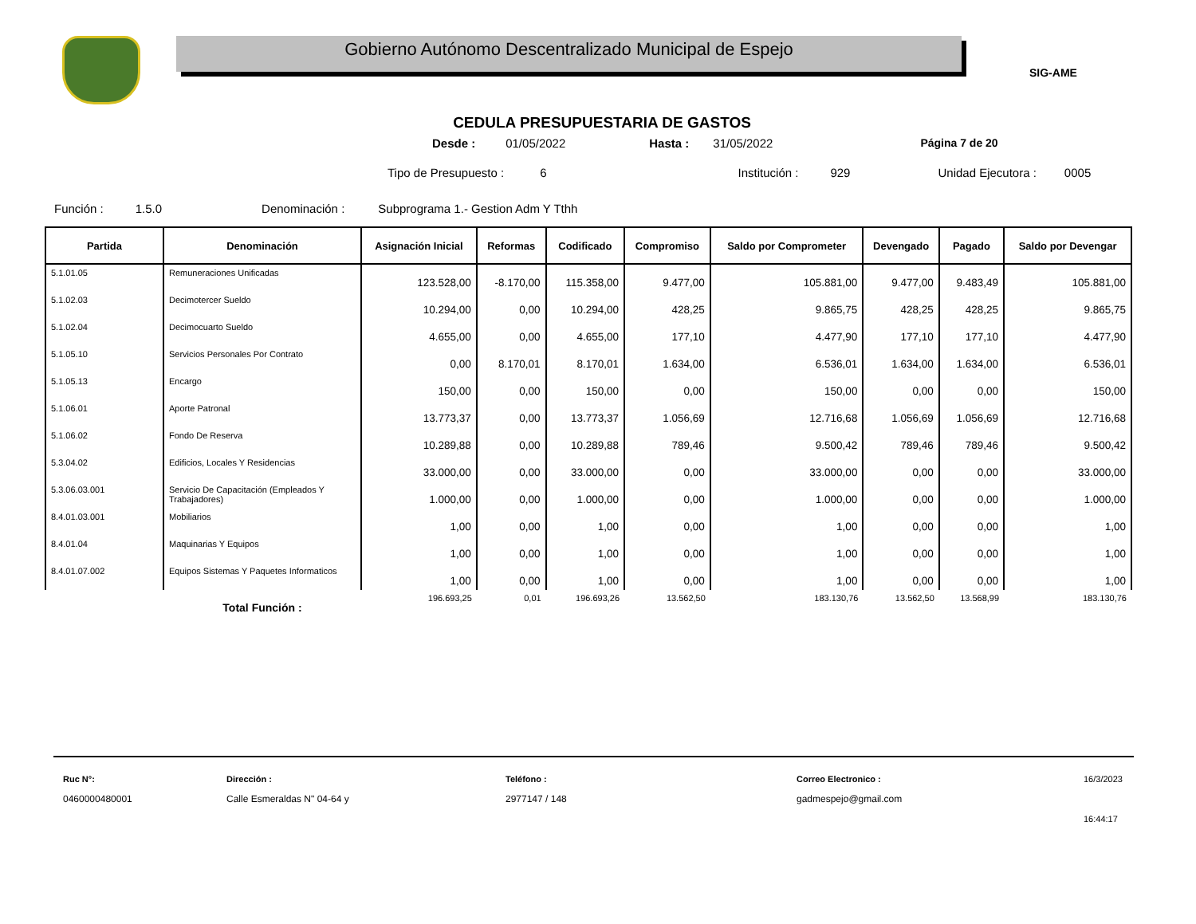Gobierno Autónomo Descentralizado Municipal de Espejo
SIG-AME
CEDULA PRESUPUESTARIA DE GASTOS
Desde : 01/05/2022 Hasta : 31/05/2022 Página 7 de 20
Tipo de Presupuesto : 6 Institución : 929 Unidad Ejecutora : 0005
Función : 1.5.0 Denominación : Subprograma 1.- Gestion Adm Y Tthh
| Partida | Denominación | Asignación Inicial | Reformas | Codificado | Compromiso | Saldo por Comprometer | Devengado | Pagado | Saldo por Devengar |
| --- | --- | --- | --- | --- | --- | --- | --- | --- | --- |
| 5.1.01.05 | Remuneraciones Unificadas | 123.528,00 | -8.170,00 | 115.358,00 | 9.477,00 | 105.881,00 | 9.477,00 | 9.483,49 | 105.881,00 |
| 5.1.02.03 | Decimotercer Sueldo | 10.294,00 | 0,00 | 10.294,00 | 428,25 | 9.865,75 | 428,25 | 428,25 | 9.865,75 |
| 5.1.02.04 | Decimocuarto Sueldo | 4.655,00 | 0,00 | 4.655,00 | 177,10 | 4.477,90 | 177,10 | 177,10 | 4.477,90 |
| 5.1.05.10 | Servicios Personales Por Contrato | 0,00 | 8.170,01 | 8.170,01 | 1.634,00 | 6.536,01 | 1.634,00 | 1.634,00 | 6.536,01 |
| 5.1.05.13 | Encargo | 150,00 | 0,00 | 150,00 | 0,00 | 150,00 | 0,00 | 0,00 | 150,00 |
| 5.1.06.01 | Aporte Patronal | 13.773,37 | 0,00 | 13.773,37 | 1.056,69 | 12.716,68 | 1.056,69 | 1.056,69 | 12.716,68 |
| 5.1.06.02 | Fondo De Reserva | 10.289,88 | 0,00 | 10.289,88 | 789,46 | 9.500,42 | 789,46 | 789,46 | 9.500,42 |
| 5.3.04.02 | Edificios, Locales Y Residencias | 33.000,00 | 0,00 | 33.000,00 | 0,00 | 33.000,00 | 0,00 | 0,00 | 33.000,00 |
| 5.3.06.03.001 | Servicio De Capacitación (Empleados Y Trabajadores) | 1.000,00 | 0,00 | 1.000,00 | 0,00 | 1.000,00 | 0,00 | 0,00 | 1.000,00 |
| 8.4.01.03.001 | Mobiliarios | 1,00 | 0,00 | 1,00 | 0,00 | 1,00 | 0,00 | 0,00 | 1,00 |
| 8.4.01.04 | Maquinarias Y Equipos | 1,00 | 0,00 | 1,00 | 0,00 | 1,00 | 0,00 | 0,00 | 1,00 |
| 8.4.01.07.002 | Equipos Sistemas Y Paquetes Informaticos | 1,00 | 0,00 | 1,00 | 0,00 | 1,00 | 0,00 | 0,00 | 1,00 |
| | Total Función : | 196.693,25 | 0,01 | 196.693,26 | 13.562,50 | 183.130,76 | 13.562,50 | 13.568,99 | 183.130,76 |
Ruc N°:
0460000480001
Dirección :
Calle Esmeraldas N" 04-64 y
Teléfono :
2977147 / 148
Correo Electronico :
gadmespejo@gmail.com
16/3/2023
16:44:17